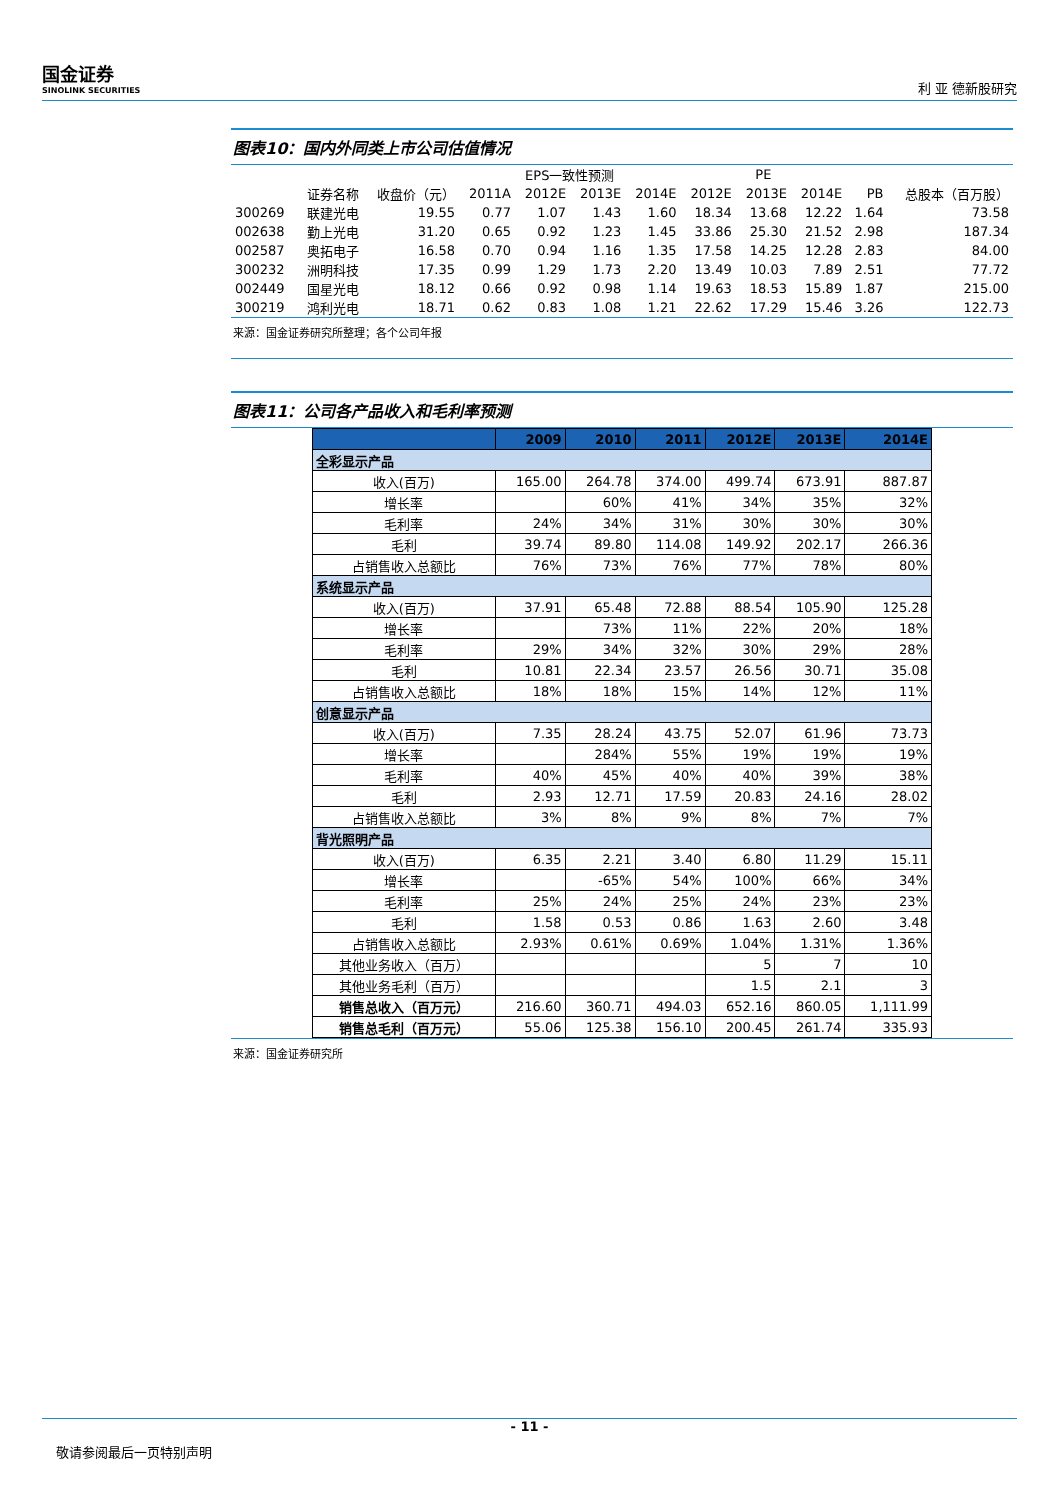国金证券
SINOLINK SECURITIES
利 亚 德新股研究
图表10：国内外同类上市公司估值情况
| | | | EPS一致性预测 | | | | PE | | | | |
| --- | --- | --- | --- | --- | --- | --- | --- | --- | --- | --- | --- |
| | 证券名称 | 收盘价（元） | 2011A | 2012E | 2013E | 2014E | 2012E | 2013E | 2014E | PB | 总股本（百万股） |
| 300269 | 联建光电 | 19.55 | 0.77 | 1.07 | 1.43 | 1.60 | 18.34 | 13.68 | 12.22 | 1.64 | 73.58 |
| 002638 | 勤上光电 | 31.20 | 0.65 | 0.92 | 1.23 | 1.45 | 33.86 | 25.30 | 21.52 | 2.98 | 187.34 |
| 002587 | 奥拓电子 | 16.58 | 0.70 | 0.94 | 1.16 | 1.35 | 17.58 | 14.25 | 12.28 | 2.83 | 84.00 |
| 300232 | 洲明科技 | 17.35 | 0.99 | 1.29 | 1.73 | 2.20 | 13.49 | 10.03 | 7.89 | 2.51 | 77.72 |
| 002449 | 国星光电 | 18.12 | 0.66 | 0.92 | 0.98 | 1.14 | 19.63 | 18.53 | 15.89 | 1.87 | 215.00 |
| 300219 | 鸿利光电 | 18.71 | 0.62 | 0.83 | 1.08 | 1.21 | 22.62 | 17.29 | 15.46 | 3.26 | 122.73 |
来源：国金证券研究所整理；各个公司年报
图表11：公司各产品收入和毛利率预测
| | 2009 | 2010 | 2011 | 2012E | 2013E | 2014E |
| --- | --- | --- | --- | --- | --- | --- |
| 全彩显示产品 | | | | | | |
| 收入(百万) | 165.00 | 264.78 | 374.00 | 499.74 | 673.91 | 887.87 |
| 增长率 | | 60% | 41% | 34% | 35% | 32% |
| 毛利率 | 24% | 34% | 31% | 30% | 30% | 30% |
| 毛利 | 39.74 | 89.80 | 114.08 | 149.92 | 202.17 | 266.36 |
| 占销售收入总额比 | 76% | 73% | 76% | 77% | 78% | 80% |
| 系统显示产品 | | | | | | |
| 收入(百万) | 37.91 | 65.48 | 72.88 | 88.54 | 105.90 | 125.28 |
| 增长率 | | 73% | 11% | 22% | 20% | 18% |
| 毛利率 | 29% | 34% | 32% | 30% | 29% | 28% |
| 毛利 | 10.81 | 22.34 | 23.57 | 26.56 | 30.71 | 35.08 |
| 占销售收入总额比 | 18% | 18% | 15% | 14% | 12% | 11% |
| 创意显示产品 | | | | | | |
| 收入(百万) | 7.35 | 28.24 | 43.75 | 52.07 | 61.96 | 73.73 |
| 增长率 | | 284% | 55% | 19% | 19% | 19% |
| 毛利率 | 40% | 45% | 40% | 40% | 39% | 38% |
| 毛利 | 2.93 | 12.71 | 17.59 | 20.83 | 24.16 | 28.02 |
| 占销售收入总额比 | 3% | 8% | 9% | 8% | 7% | 7% |
| 背光照明产品 | | | | | | |
| 收入(百万) | 6.35 | 2.21 | 3.40 | 6.80 | 11.29 | 15.11 |
| 增长率 | | -65% | 54% | 100% | 66% | 34% |
| 毛利率 | 25% | 24% | 25% | 24% | 23% | 23% |
| 毛利 | 1.58 | 0.53 | 0.86 | 1.63 | 2.60 | 3.48 |
| 占销售收入总额比 | 2.93% | 0.61% | 0.69% | 1.04% | 1.31% | 1.36% |
| 其他业务收入（百万） | | | | 5 | 7 | 10 |
| 其他业务毛利（百万） | | | | 1.5 | 2.1 | 3 |
| 销售总收入（百万元） | 216.60 | 360.71 | 494.03 | 652.16 | 860.05 | 1,111.99 |
| 销售总毛利（百万元） | 55.06 | 125.38 | 156.10 | 200.45 | 261.74 | 335.93 |
来源：国金证券研究所
- 11 -
敬请参阅最后一页特别声明